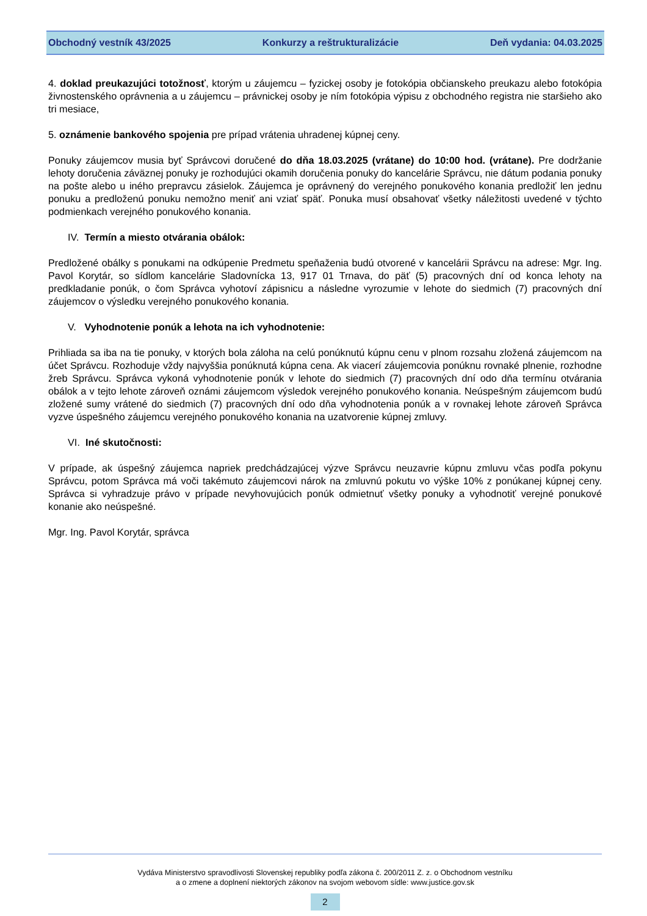Obchodný vestník 43/2025 Konkurzy a reštrukturalizácie Deň vydania: 04.03.2025
4. doklad preukazujúci totožnosť, ktorým u záujemcu – fyzickej osoby je fotokópia občianskeho preukazu alebo fotokópia živnostenského oprávnenia a u záujemcu – právnickej osoby je ním fotokópia výpisu z obchodného registra nie staršieho ako tri mesiace,
5. oznámenie bankového spojenia pre prípad vrátenia uhradenej kúpnej ceny.
Ponuky záujemcov musia byť Správcovi doručené do dňa 18.03.2025 (vrátane) do 10:00 hod. (vrátane). Pre dodržanie lehoty doručenia záväznej ponuky je rozhodujúci okamih doručenia ponuky do kancelárie Správcu, nie dátum podania ponuky na pošte alebo u iného prepravcu zásielok. Záujemca je oprávnený do verejného ponukového konania predložiť len jednu ponuku a predloženú ponuku nemožno meniť ani vziať späť. Ponuka musí obsahovať všetky náležitosti uvedené v týchto podmienkach verejného ponukového konania.
IV. Termín a miesto otvárania obálok:
Predložené obálky s ponukami na odkúpenie Predmetu speňaženia budú otvorené v kancelárii Správcu na adrese: Mgr. Ing. Pavol Korytár, so sídlom kancelárie Sladovnícka 13, 917 01 Trnava, do päť (5) pracovných dní od konca lehoty na predkladanie ponúk, o čom Správca vyhotoví zápisnicu a následne vyrozumie v lehote do siedmich (7) pracovných dní záujemcov o výsledku verejného ponukového konania.
V. Vyhodnotenie ponúk a lehota na ich vyhodnotenie:
Prihliada sa iba na tie ponuky, v ktorých bola záloha na celú ponúknutú kúpnu cenu v plnom rozsahu zložená záujemcom na účet Správcu. Rozhoduje vždy najvyššia ponúknutá kúpna cena. Ak viacerí záujemcovia ponúknu rovnaké plnenie, rozhodne žreb Správcu. Správca vykoná vyhodnotenie ponúk v lehote do siedmich (7) pracovných dní odo dňa termínu otvárania obálok a v tejto lehote zároveň oznámi záujemcom výsledok verejného ponukového konania. Neúspešným záujemcom budú zložené sumy vrátené do siedmich (7) pracovných dní odo dňa vyhodnotenia ponúk a v rovnakej lehote zároveň Správca vyzve úspešného záujemcu verejného ponukového konania na uzatvorenie kúpnej zmluvy.
VI. Iné skutočnosti:
V prípade, ak úspešný záujemca napriek predchádzajúcej výzve Správcu neuzavrie kúpnu zmluvu včas podľa pokynu Správcu, potom Správca má voči takémuto záujemcovi nárok na zmluvnú pokutu vo výške 10% z ponúkanej kúpnej ceny. Správca si vyhradzuje právo v prípade nevyhovujúcich ponúk odmietnuť všetky ponuky a vyhodnotiť verejné ponukové konanie ako neúspešné.
Mgr. Ing. Pavol Korytár, správca
Vydáva Ministerstvo spravodlivosti Slovenskej republiky podľa zákona č. 200/2011 Z. z. o Obchodnom vestníku
a o zmene a doplnení niektorých zákonov na svojom webovom sídle: www.justice.gov.sk
2